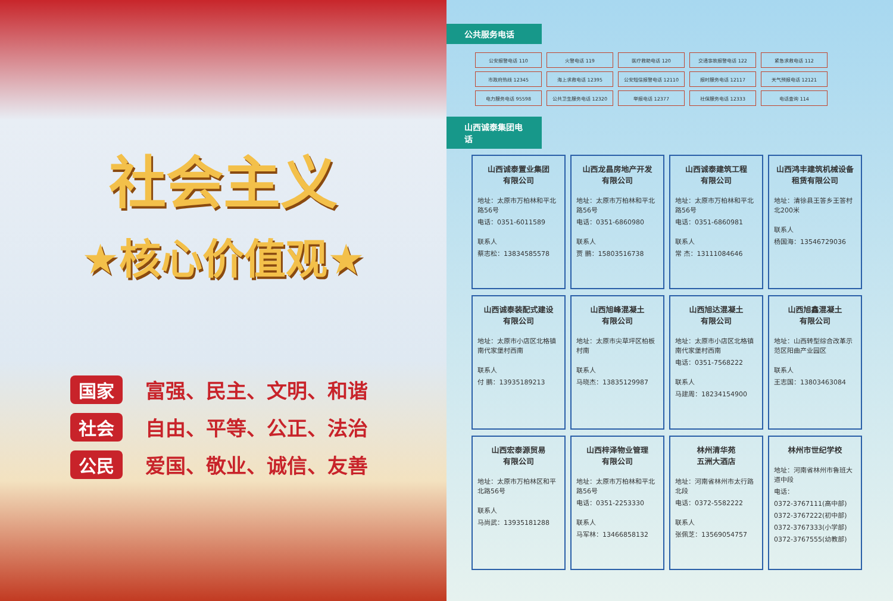社会主义
★核心价值观★
国家 富强、民主、文明、和谐
社会 自由、平等、公正、法治
公民 爱国、敬业、诚信、友善
公共服务电话
| 公安报警电话 110 | 火警电话 119 | 医疗救助电话 120 | 交通事故报警电话 122 | 紧急求救电话 112 |
| 市政府热线 12345 | 海上求救电话 12395 | 公安短信报警电话 12110 | 报时服务电话 12117 | 天气预报电话 12121 |
| 电力服务电话 95598 | 公共卫生服务电话 12320 | 举报电话 12377 | 社保服务电话 12333 | 电话查询 114 |
山西诚泰集团电话
山西诚泰置业集团
有限公司
地址：太原市万柏林和平北路56号
电话：0351-6011589
联系人
蔡志松：13834585578
山西龙昌房地产开发
有限公司
地址：太原市万柏林和平北路56号
电话：0351-6860980
联系人
贾 鹏：15803516738
山西诚泰建筑工程
有限公司
地址：太原市万柏林和平北路56号
电话：0351-6860981
联系人
常 杰：13111084646
山西鸿丰建筑机械设备
租赁有限公司
地址：清徐县王答乡王答村北200米
联系人
杨国海：13546729036
山西诚泰装配式建设
有限公司
地址：太原市小店区北格镇南代家堡村西南
联系人
付 鹏：13935189213
山西旭峰混凝土
有限公司
地址：太原市尖草坪区柏板村南
联系人
马晓杰：13835129987
山西旭达混凝土
有限公司
地址：太原市小店区北格镇南代家堡村西南
电话：0351-7568222
联系人
马建周：18234154900
山西旭鑫混凝土
有限公司
地址：山西转型综合改革示范区阳曲产业园区
联系人
王志国：13803463084
山西宏泰源贸易
有限公司
地址：太原市万柏林区和平北路56号
联系人
马尚武：13935181288
山西梓泽物业管理
有限公司
地址：太原市万柏林和平北路56号
电话：0351-2253330
联系人
马军林：13466858132
林州清华苑
五洲大酒店
地址：河南省林州市太行路北段
电话：0372-5582222
联系人
张佩芝：13569054757
林州市世纪学校
地址：河南省林州市鲁班大道中段
电话：
0372-3767111(高中部)
0372-3767222(初中部)
0372-3767333(小学部)
0372-3767555(幼教部)